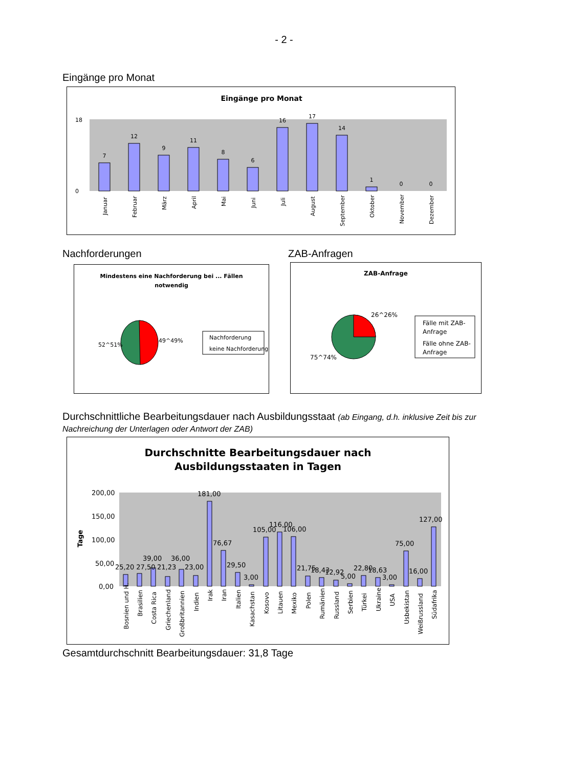- 2 -
Eingänge pro Monat
Eingänge pro Monat
7
12
9
11
8
6
16
17
14
1
0
0
18
0
Januar
Februar
März
April
Mai
Juni
Juli
August
September
Oktober
November
Dezember
Nachforderungen ZAB-Anfragen
Mindestens eine Nachforderung bei ... Fällen
notwendig
52^51%
49^49%
Nachforderung
keine Nachforderung
ZAB-Anfrage
26^26%
75^74%
Fälle mit ZAB-
Anfrage
Fälle ohne ZAB-
Anfrage
Durchschnittliche Bearbeitungsdauer nach Ausbildungsstaat (ab Eingang, d.h. inklusive Zeit bis zur Nachreichung der Unterlagen oder Antwort der ZAB)
Durchschnitte Bearbeitungsdauer nach
Ausbildungsstaaten in Tagen
Tage
200,00
150,00
100,00
50,00
0,00
25,20 27,50
39,00
21,23
36,00
23,00
181,00
76,67
29,50
3,00
105,00
116,00
106,00
21,75
18,43
12,92
5,00
22,80
18,63
3,00
75,00
16,00
127,00
Bosnien und H.
Brasilien
Costa Rica
Griechenland
Großbritannien
Indien
Irak
Iran
Italien
Kasachstan
Kosovo
Litauen
Mexiko
Polen
Rumänien
Russland
Serbien
Türkei
Ukraine
USA
Usbekistan
Weißrussland
Südafrika
Gesamtdurchschnitt Bearbeitungsdauer: 31,8 Tage